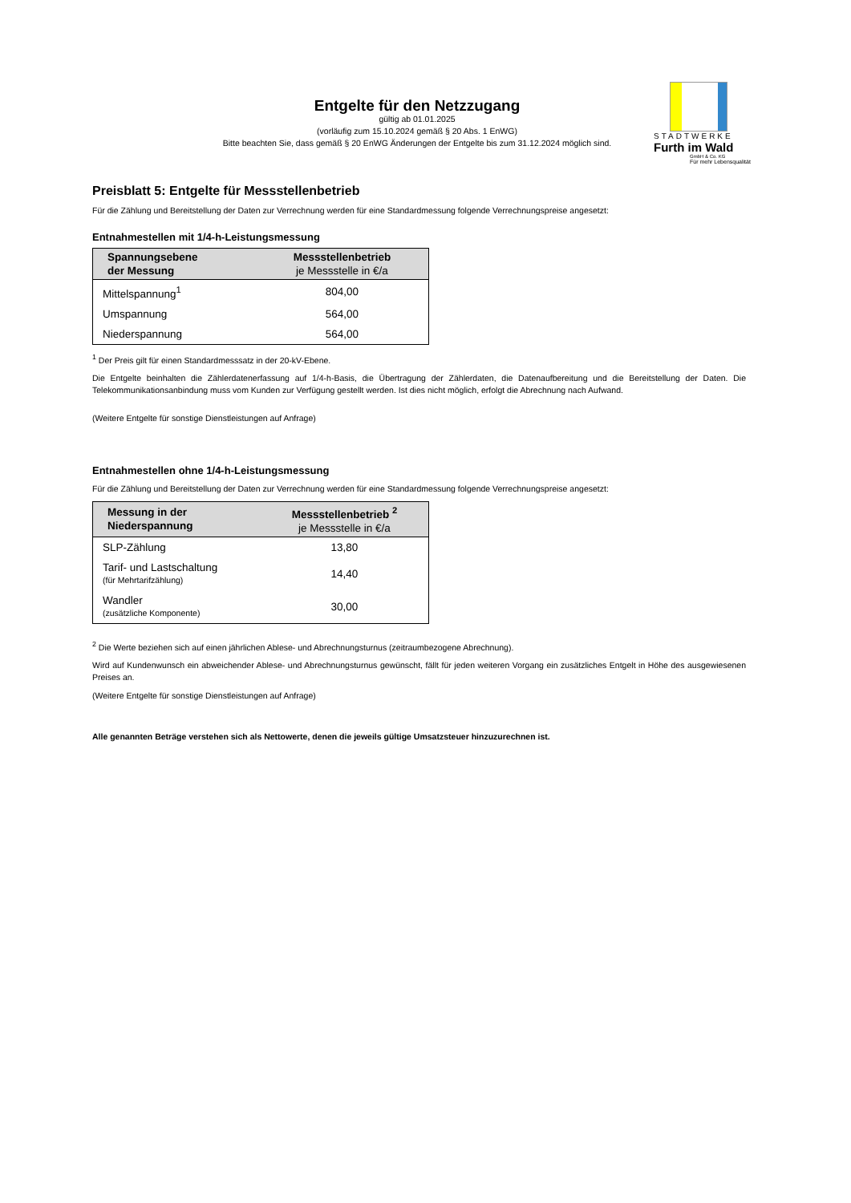Entgelte für den Netzzugang
gültig ab 01.01.2025
(vorläufig zum 15.10.2024 gemäß § 20 Abs. 1 EnWG)
Bitte beachten Sie, dass gemäß § 20 EnWG Änderungen der Entgelte bis zum 31.12.2024 möglich sind.
STADTWERKE
Furth im Wald
GmbH & Co. KG
Für mehr Lebensqualität
Preisblatt 5: Entgelte für Messstellenbetrieb
Für die Zählung und Bereitstellung der Daten zur Verrechnung werden für eine Standardmessung folgende Verrechnungspreise angesetzt:
Entnahmestellen mit 1/4-h-Leistungsmessung
| Spannungsebene der Messung | Messstellenbetrieb je Messstelle in €/a |
| --- | --- |
| Mittelspannung<sup>1</sup> | 804,00 |
| Umspannung | 564,00 |
| Niederspannung | 564,00 |
<sup>1</sup> Der Preis gilt für einen Standardmesssatz in der 20-kV-Ebene.
Die Entgelte beinhalten die Zählerdatenerfassung auf 1/4-h-Basis, die Übertragung der Zählerdaten, die Datenaufbereitung und die Bereitstellung der Daten. Die Telekommunikationsanbindung muss vom Kunden zur Verfügung gestellt werden. Ist dies nicht möglich, erfolgt die Abrechnung nach Aufwand.
(Weitere Entgelte für sonstige Dienstleistungen auf Anfrage)
Entnahmestellen ohne 1/4-h-Leistungsmessung
Für die Zählung und Bereitstellung der Daten zur Verrechnung werden für eine Standardmessung folgende Verrechnungspreise angesetzt:
| Messung in der Niederspannung | Messstellenbetrieb <sup>2</sup> je Messstelle in €/a |
| --- | --- |
| SLP-Zählung | 13,80 |
| Tarif- und Lastschaltung (für Mehrtarifzählung) | 14,40 |
| Wandler (zusätzliche Komponente) | 30,00 |
<sup>2</sup> Die Werte beziehen sich auf einen jährlichen Ablese- und Abrechnungsturnus (zeitraumbezogene Abrechnung).
Wird auf Kundenwunsch ein abweichender Ablese- und Abrechnungsturnus gewünscht, fällt für jeden weiteren Vorgang ein zusätzliches Entgelt in Höhe des ausgewiesenen Preises an.
(Weitere Entgelte für sonstige Dienstleistungen auf Anfrage)
Alle genannten Beträge verstehen sich als Nettowerte, denen die jeweils gültige Umsatzsteuer hinzuzurechnen ist.